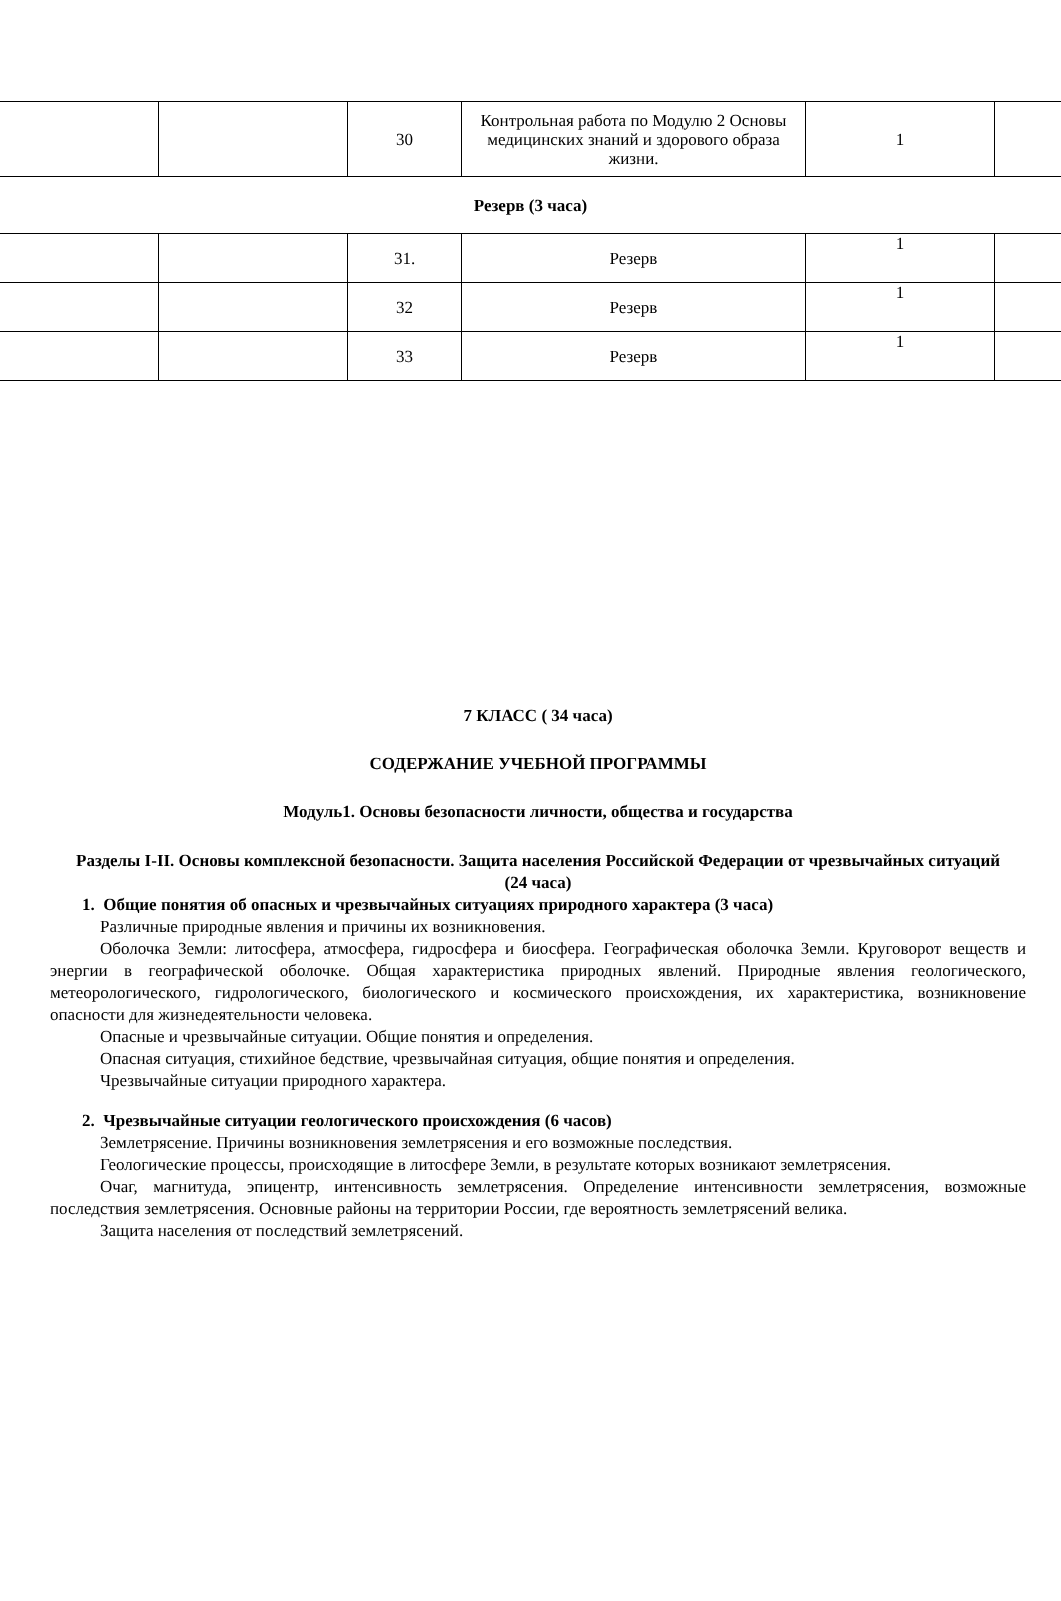| | | 30 | Контрольная работа по Модулю 2 Основы медицинских знаний и здорового образа жизни. | 1 | |
| Резерв (3 часа) | | | | | |
| | | 31. | Резерв | 1 | |
| | | 32 | Резерв | 1 | |
| | | 33 | Резерв | 1 | |
7 КЛАСС ( 34 часа)
СОДЕРЖАНИЕ УЧЕБНОЙ ПРОГРАММЫ
Модуль1. Основы безопасности личности, общества и государства
Разделы I-II. Основы комплексной безопасности. Защита населения Российской Федерации от чрезвычайных ситуаций
(24 часа)
1. Общие понятия об опасных и чрезвычайных ситуациях природного характера (3 часа)
Различные природные явления и причины их возникновения.
Оболочка Земли: литосфера, атмосфера, гидросфера и биосфера. Географическая оболочка Земли. Круговорот веществ и энергии в географической оболочке. Общая характеристика природных явлений. Природные явления геологического, метеорологического, гидрологического, биологического и космического происхождения, их характеристика, возникновение опасности для жизнедеятельности человека.
Опасные и чрезвычайные ситуации. Общие понятия и определения.
Опасная ситуация, стихийное бедствие, чрезвычайная ситуация, общие понятия и определения.
Чрезвычайные ситуации природного характера.
2. Чрезвычайные ситуации геологического происхождения (6 часов)
Землетрясение. Причины возникновения землетрясения и его возможные последствия.
Геологические процессы, происходящие в литосфере Земли, в результате которых возникают землетрясения.
Очаг, магнитуда, эпицентр, интенсивность землетрясения. Определение интенсивности землетрясения, возможные последствия землетрясения. Основные районы на территории России, где вероятность землетрясений велика.
Защита населения от последствий землетрясений.